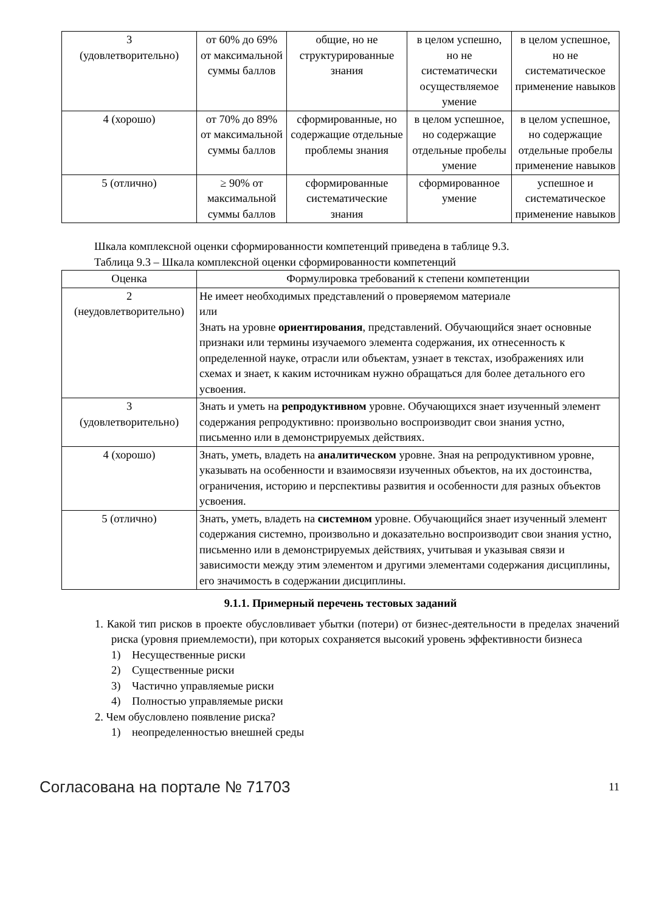| 3 (удовлетворительно) | от 60% до 69% от максимальной суммы баллов | общие, но не структурированные знания | в целом успешно, но не систематически осуществляемое умение | в целом успешное, но не систематическое применение навыков |
| 4 (хорошо) | от 70% до 89% от максимальной суммы баллов | сформированные, но содержащие отдельные проблемы знания | в целом успешное, но содержащие отдельные пробелы умение | в целом успешное, но содержащие отдельные пробелы применение навыков |
| 5 (отлично) | ≥ 90% от максимальной суммы баллов | сформированные систематические знания | сформированное умение | успешное и систематическое применение навыков |
Шкала комплексной оценки сформированности компетенций приведена в таблице 9.3.
Таблица 9.3 – Шкала комплексной оценки сформированности компетенций
| Оценка | Формулировка требований к степени компетенции |
| --- | --- |
| 2 (неудовлетворительно) | Не имеет необходимых представлений о проверяемом материале или Знать на уровне ориентирования , представлений. Обучающийся знает основные признаки или термины изучаемого элемента содержания, их отнесенность к определенной науке, отрасли или объектам, узнает в текстах, изображениях или схемах и знает, к каким источникам нужно обращаться для более детального его усвоения. |
| 3 (удовлетворительно) | Знать и уметь на репродуктивном уровне. Обучающихся знает изученный элемент содержания репродуктивно: произвольно воспроизводит свои знания устно, письменно или в демонстрируемых действиях. |
| 4 (хорошо) | Знать, уметь, владеть на аналитическом уровне. Зная на репродуктивном уровне, указывать на особенности и взаимосвязи изученных объектов, на их достоинства, ограничения, историю и перспективы развития и особенности для разных объектов усвоения. |
| 5 (отлично) | Знать, уметь, владеть на системном уровне. Обучающийся знает изученный элемент содержания системно, произвольно и доказательно воспроизводит свои знания устно, письменно или в демонстрируемых действиях, учитывая и указывая связи и зависимости между этим элементом и другими элементами содержания дисциплины, его значимость в содержании дисциплины. |
9.1.1. Примерный перечень тестовых заданий
1. Какой тип рисков в проекте обусловливает убытки (потери) от бизнес-деятельности в пределах значений риска (уровня приемлемости), при которых сохраняется высокий уровень эффективности бизнеса
1) Несущественные риски
2) Существенные риски
3) Частично управляемые риски
4) Полностью управляемые риски
2. Чем обусловлено появление риска?
1) неопределенностью внешней среды
Согласована на портале № 71703 11